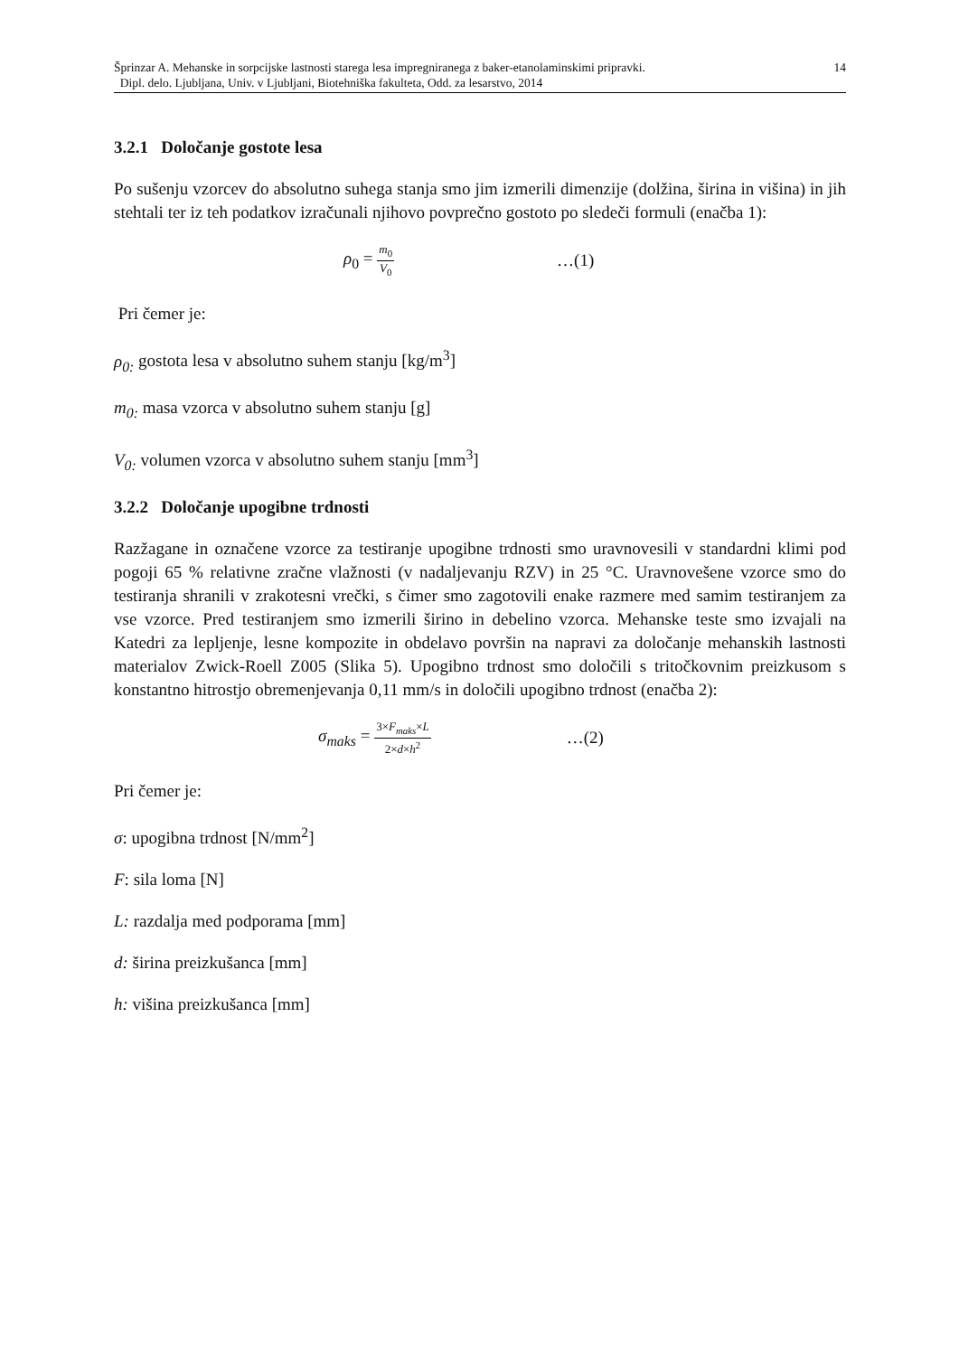14 Šprinzar A. Mehanske in sorpcijske lastnosti starega lesa impregniranega z baker-etanolaminskimi pripravki.
Dipl. delo. Ljubljana, Univ. v Ljubljani, Biotehniška fakulteta, Odd. za lesarstvo, 2014
3.2.1 Določanje gostote lesa
Po sušenju vzorcev do absolutno suhega stanja smo jim izmerili dimenzije (dolžina, širina in višina) in jih stehtali ter iz teh podatkov izračunali njihovo povprečno gostoto po sledeči formuli (enačba 1):
ρ<sub>0</sub> = m<sub>0</sub> V<sub>0</sub> …(1)
Pri čemer je:
ρ<sub>0:</sub> gostota lesa v absolutno suhem stanju [kg/m<sup>3</sup>]
m<sub>0:</sub> masa vzorca v absolutno suhem stanju [g]
V<sub>0:</sub> volumen vzorca v absolutno suhem stanju [mm<sup>3</sup>]
3.2.2 Določanje upogibne trdnosti
Razžagane in označene vzorce za testiranje upogibne trdnosti smo uravnovesili v standardni klimi pod pogoji 65 % relativne zračne vlažnosti (v nadaljevanju RZV) in 25 °C. Uravnovešene vzorce smo do testiranja shranili v zrakotesni vrečki, s čimer smo zagotovili enake razmere med samim testiranjem za vse vzorce. Pred testiranjem smo izmerili širino in debelino vzorca. Mehanske teste smo izvajali na Katedri za lepljenje, lesne kompozite in obdelavo površin na napravi za določanje mehanskih lastnosti materialov Zwick-Roell Z005 (Slika 5). Upogibno trdnost smo določili s tritočkovnim preizkusom s konstantno hitrostjo obremenjevanja 0,11 mm/s in določili upogibno trdnost (enačba 2):
σ<sub>maks</sub> = 3×F<sub>maks</sub>×L 2×d×h<sup>2</sup> …(2)
Pri čemer je:
σ: upogibna trdnost [N/mm<sup>2</sup>]
F: sila loma [N]
L: razdalja med podporama [mm]
d: širina preizkušanca [mm]
h: višina preizkušanca [mm]